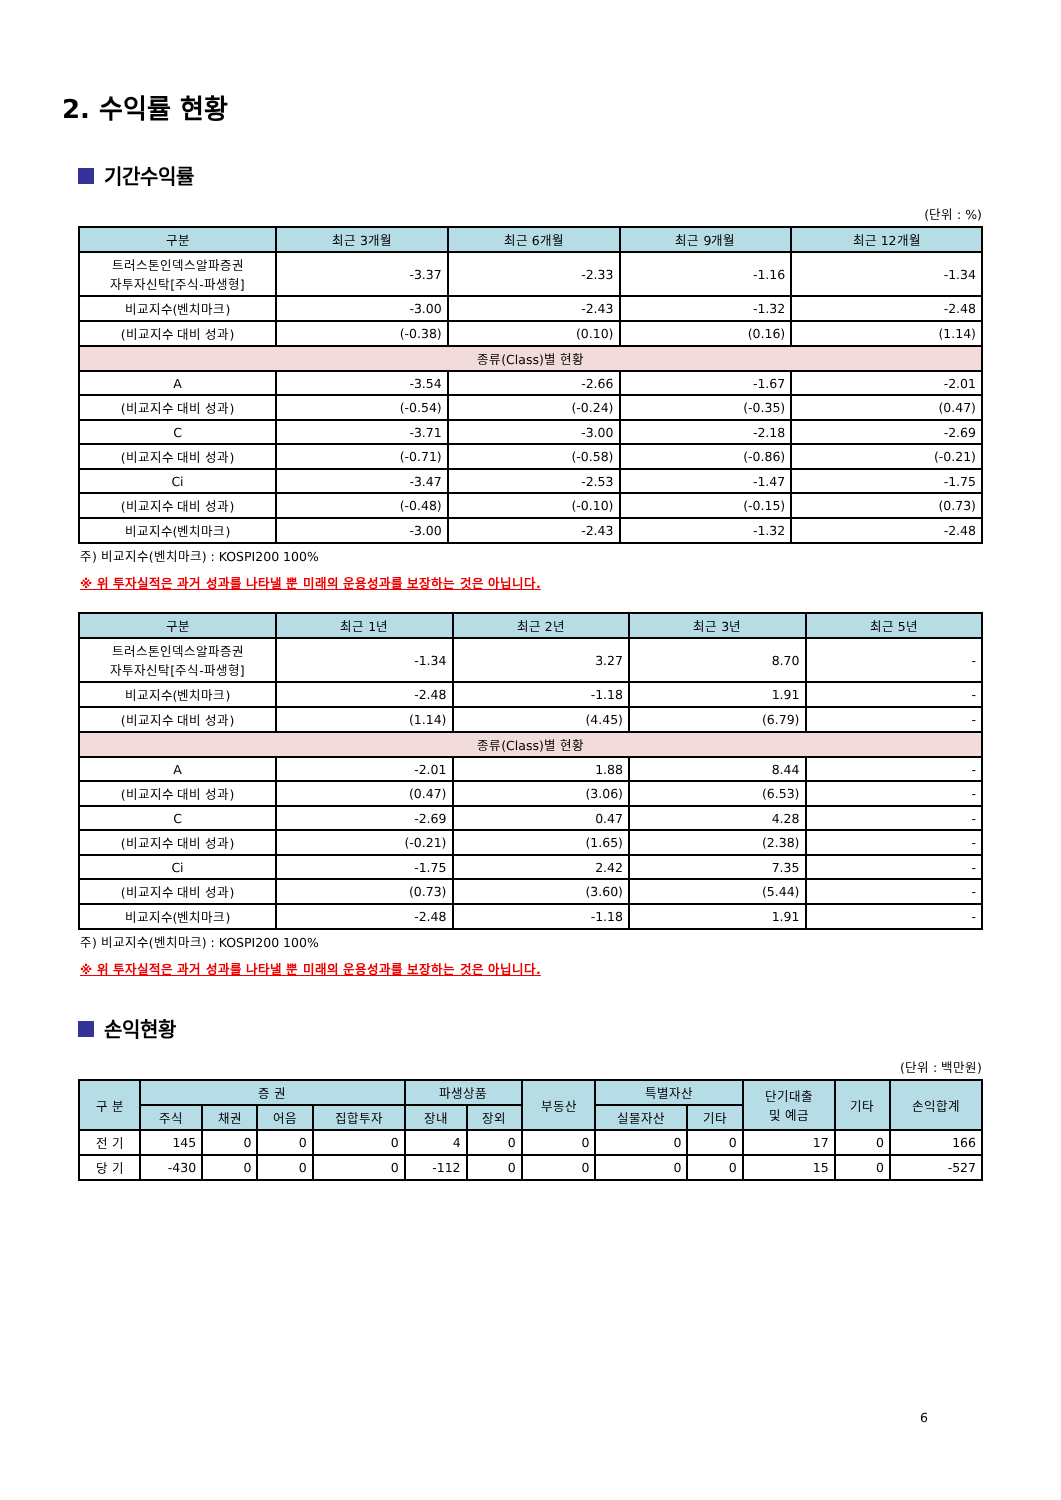2. 수익률 현황
기간수익률
(단위 : %)
| 구분 | 최근 3개월 | 최근 6개월 | 최근 9개월 | 최근 12개월 |
| --- | --- | --- | --- | --- |
| 트러스톤인덱스알파증권 자투자신탁[주식-파생형] | -3.37 | -2.33 | -1.16 | -1.34 |
| 비교지수(벤치마크) | -3.00 | -2.43 | -1.32 | -2.48 |
| (비교지수 대비 성과) | (-0.38) | (0.10) | (0.16) | (1.14) |
| 종류(Class)별 현황 | | | | |
| A | -3.54 | -2.66 | -1.67 | -2.01 |
| (비교지수 대비 성과) | (-0.54) | (-0.24) | (-0.35) | (0.47) |
| C | -3.71 | -3.00 | -2.18 | -2.69 |
| (비교지수 대비 성과) | (-0.71) | (-0.58) | (-0.86) | (-0.21) |
| Ci | -3.47 | -2.53 | -1.47 | -1.75 |
| (비교지수 대비 성과) | (-0.48) | (-0.10) | (-0.15) | (0.73) |
| 비교지수(벤치마크) | -3.00 | -2.43 | -1.32 | -2.48 |
주) 비교지수(벤치마크) : KOSPI200 100%
※ 위 투자실적은 과거 성과를 나타낼 뿐 미래의 운용성과를 보장하는 것은 아닙니다.
| 구분 | 최근 1년 | 최근 2년 | 최근 3년 | 최근 5년 |
| --- | --- | --- | --- | --- |
| 트러스톤인덱스알파증권 자투자신탁[주식-파생형] | -1.34 | 3.27 | 8.70 | - |
| 비교지수(벤치마크) | -2.48 | -1.18 | 1.91 | - |
| (비교지수 대비 성과) | (1.14) | (4.45) | (6.79) | - |
| 종류(Class)별 현황 | | | | |
| A | -2.01 | 1.88 | 8.44 | - |
| (비교지수 대비 성과) | (0.47) | (3.06) | (6.53) | - |
| C | -2.69 | 0.47 | 4.28 | - |
| (비교지수 대비 성과) | (-0.21) | (1.65) | (2.38) | - |
| Ci | -1.75 | 2.42 | 7.35 | - |
| (비교지수 대비 성과) | (0.73) | (3.60) | (5.44) | - |
| 비교지수(벤치마크) | -2.48 | -1.18 | 1.91 | - |
주) 비교지수(벤치마크) : KOSPI200 100%
※ 위 투자실적은 과거 성과를 나타낼 뿐 미래의 운용성과를 보장하는 것은 아닙니다.
손익현황
(단위 : 백만원)
| 구 분 | 증 권 | | | | 파생상품 | | 부동산 | 특별자산 | | 단기대출 및 예금 | 기타 | 손익합계 |
| --- | --- | --- | --- | --- | --- | --- | --- | --- | --- | --- | --- | --- |
| | 주식 | 채권 | 어음 | 집합투자 | 장내 | 장외 | | 실물자산 | 기타 | | | |
| 전 기 | 145 | 0 | 0 | 0 | 4 | 0 | 0 | 0 | 0 | 17 | 0 | 166 |
| 당 기 | -430 | 0 | 0 | 0 | -112 | 0 | 0 | 0 | 0 | 15 | 0 | -527 |
6